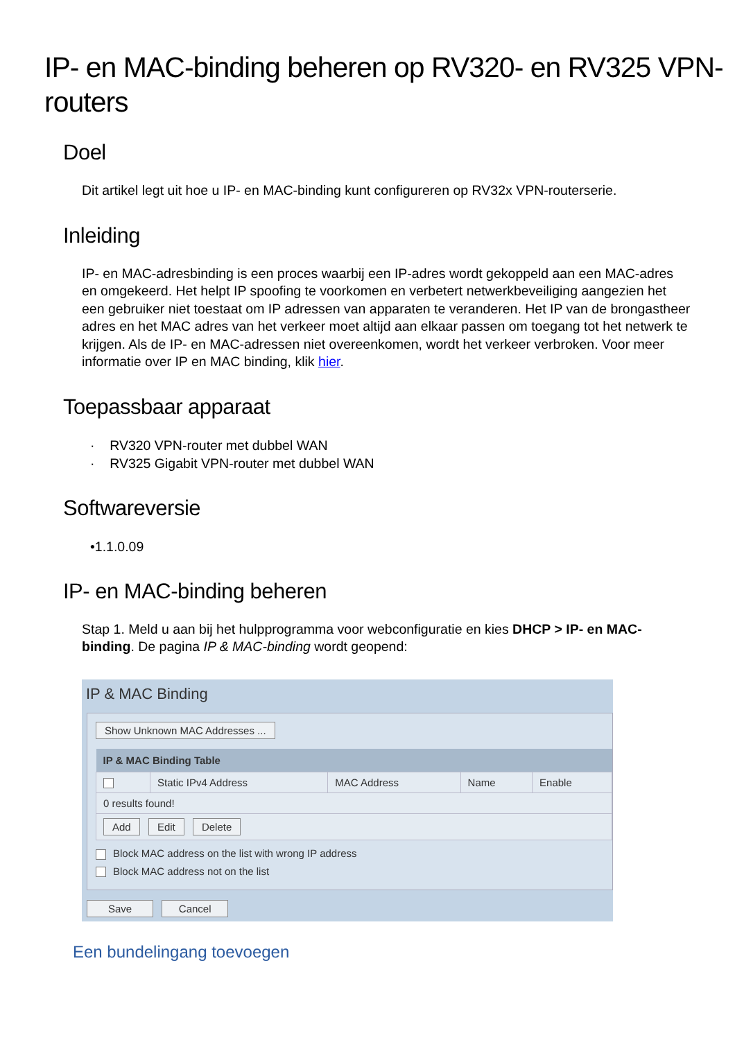IP- en MAC-binding beheren op RV320- en RV325 VPN-routers
Doel
Dit artikel legt uit hoe u IP- en MAC-binding kunt configureren op RV32x VPN-routerserie.
Inleiding
IP- en MAC-adresbinding is een proces waarbij een IP-adres wordt gekoppeld aan een MAC-adres en omgekeerd. Het helpt IP spoofing te voorkomen en verbetert netwerkbeveiliging aangezien het een gebruiker niet toestaat om IP adressen van apparaten te veranderen. Het IP van de brongastheer adres en het MAC adres van het verkeer moet altijd aan elkaar passen om toegang tot het netwerk te krijgen. Als de IP- en MAC-adressen niet overeenkomen, wordt het verkeer verbroken. Voor meer informatie over IP en MAC binding, klik hier.
Toepassbaar apparaat
· RV320 VPN-router met dubbel WAN
· RV325 Gigabit VPN-router met dubbel WAN
Softwareversie
•1.1.0.09
IP- en MAC-binding beheren
Stap 1. Meld u aan bij het hulpprogramma voor webconfiguratie en kies DHCP > IP- en MAC-binding. De pagina IP & MAC-binding wordt geopend:
IP & MAC Binding
Show Unknown MAC Addresses ...
| IP & MAC Binding Table | | | | |
| --- | --- | --- | --- | --- |
| | Static IPv4 Address | MAC Address | Name | Enable |
| 0 results found! | | | | |
| Add Edit Delete | | | | |
Block MAC address on the list with wrong IP address
Block MAC address not on the list
Save Cancel
Een bundelingang toevoegen